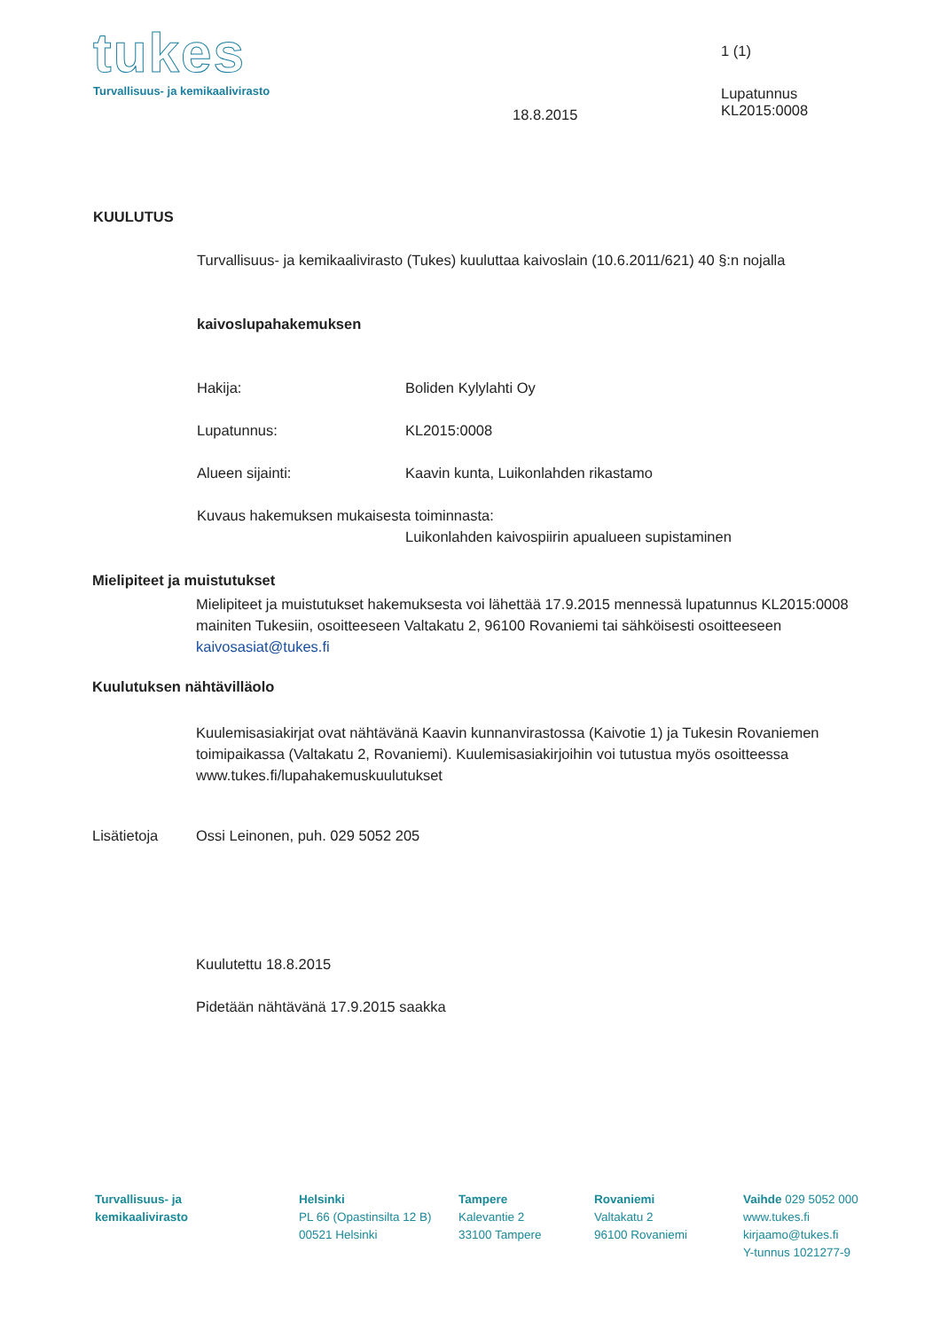tukes
Turvallisuus- ja kemikaalivirasto
1 (1)
18.8.2015
Lupatunnus
KL2015:0008
KUULUTUS
Turvallisuus- ja kemikaalivirasto (Tukes) kuuluttaa kaivoslain (10.6.2011/621) 40 §:n nojalla
kaivoslupahakemuksen
Hakija: Boliden Kylylahti Oy
Lupatunnus: KL2015:0008
Alueen sijainti:
Kaavin kunta, Luikonlahden rikastamo
Kuvaus hakemuksen mukaisesta toiminnasta:
Luikonlahden kaivospiirin apualueen supistaminen
Mielipiteet ja muistutukset
Mielipiteet ja muistutukset hakemuksesta voi lähettää 17.9.2015 mennessä lupatunnus KL2015:0008 mainiten Tukesiin, osoitteeseen Valtakatu 2, 96100 Rovaniemi tai sähköisesti osoitteeseen kaivosasiat@tukes.fi
Kuulutuksen nähtävilläolo
Kuulemisasiakirjat ovat nähtävänä Kaavin kunnanvirastossa (Kaivotie 1) ja Tukesin Rovaniemen toimipaikassa (Valtakatu 2, Rovaniemi). Kuulemisasiakirjoihin voi tutustua myös osoitteessa www.tukes.fi/lupahakemuskuulutukset
Lisätietoja
Ossi Leinonen, puh. 029 5052 205
Kuulutettu 18.8.2015
Pidetään nähtävänä 17.9.2015 saakka
Turvallisuus- ja
kemikaalivirasto
Helsinki
PL 66 (Opastinsilta 12 B)
00521 Helsinki
Tampere
Kalevantie 2
33100 Tampere
Rovaniemi
Valtakatu 2
96100 Rovaniemi
Vaihde 029 5052 000
www.tukes.fi
kirjaamo@tukes.fi
Y-tunnus 1021277-9